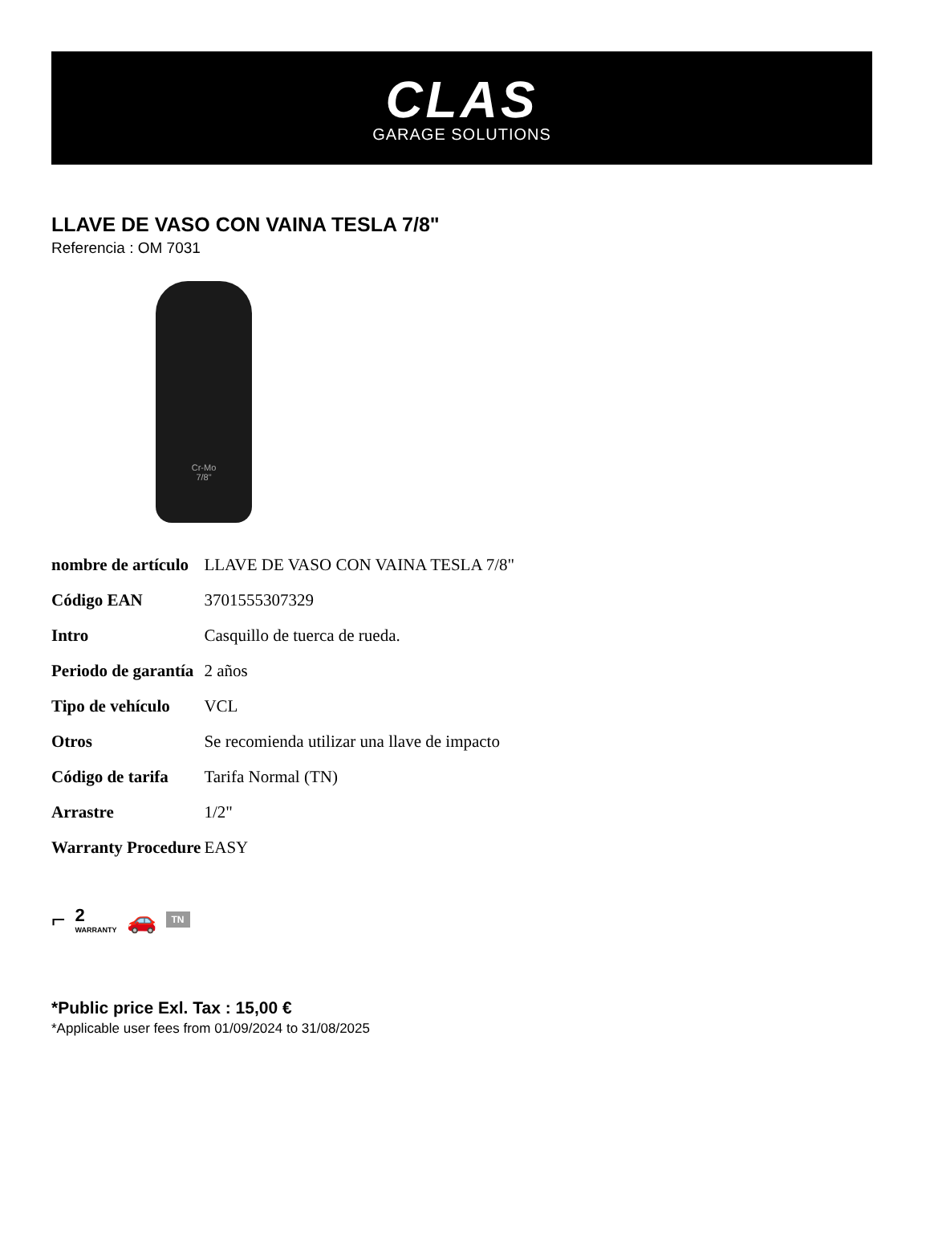CLAS
GARAGE SOLUTIONS
LLAVE DE VASO CON VAINA TESLA 7/8"
Referencia : OM 7031
Cr-Mo
7/8"
| nombre de artículo | LLAVE DE VASO CON VAINA TESLA 7/8" |
| Código EAN | 3701555307329 |
| Intro | Casquillo de tuerca de rueda. |
| Periodo de garantía | 2 años |
| Tipo de vehículo | VCL |
| Otros | Se recomienda utilizar una llave de impacto |
| Código de tarifa | Tarifa Normal (TN) |
| Arrastre | 1/2" |
| Warranty Procedure | EASY |
⌐ 2
WARRANTY 🚗 TN
*Public price Exl. Tax : 15,00 €
*Applicable user fees from 01/09/2024 to 31/08/2025